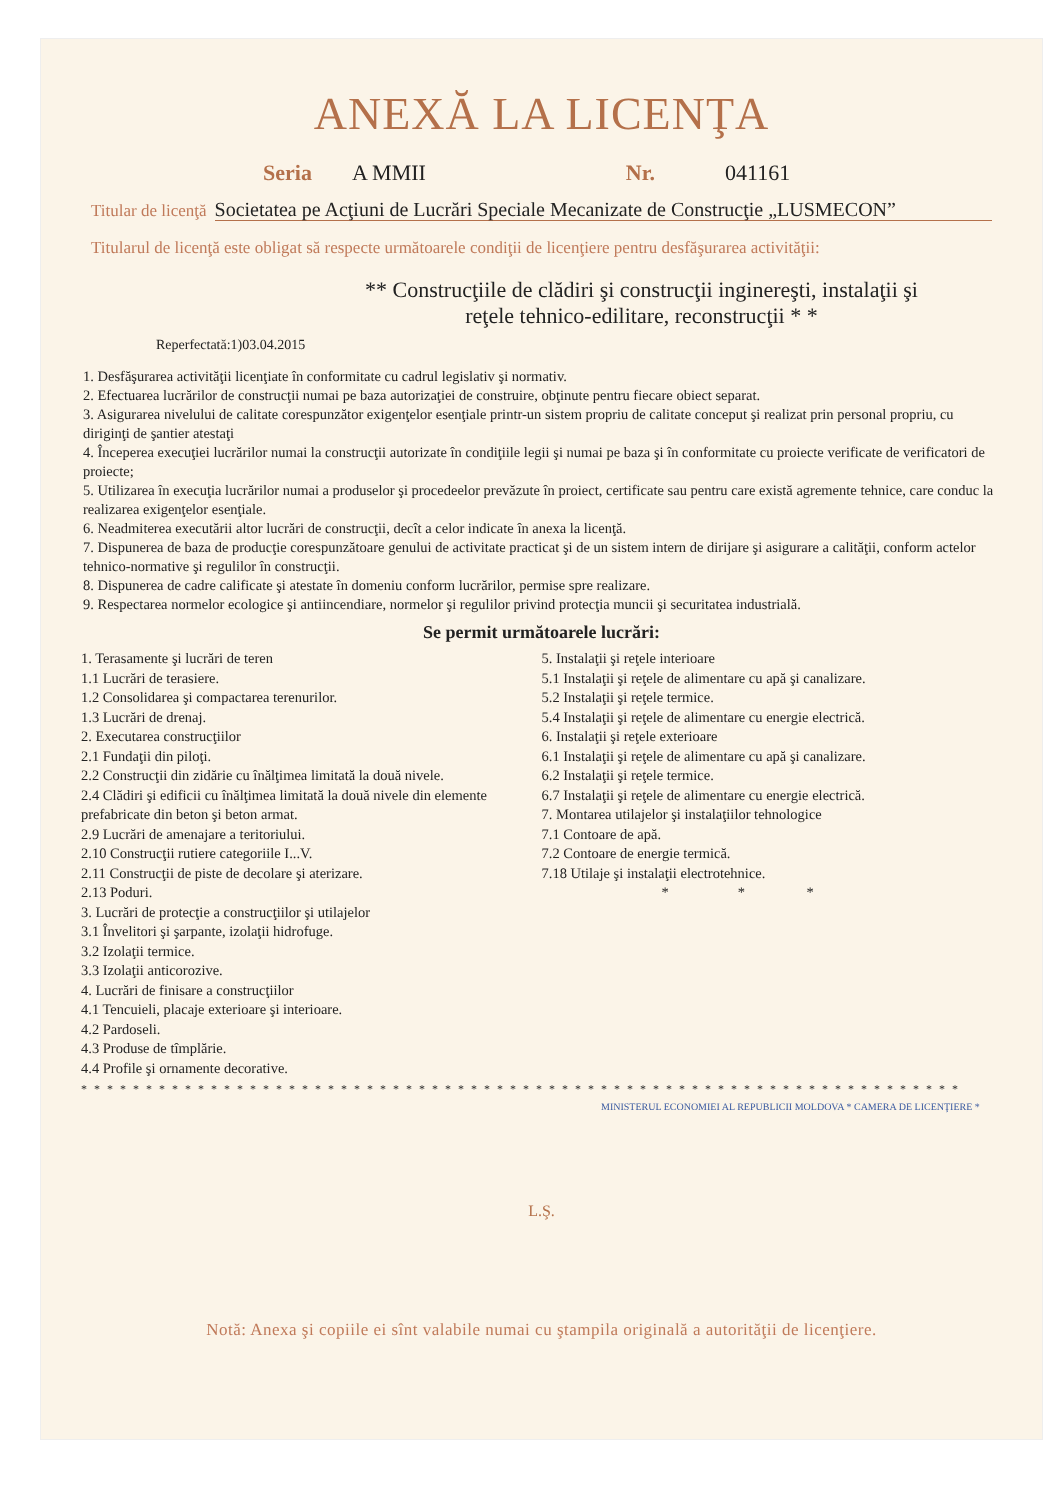ANEXĂ LA LICENŢA
Seria A MMII Nr. 041161
Titular de licenţă Societatea pe Acţiuni de Lucrări Speciale Mecanizate de Construcţie „LUSMECON”
Titularul de licenţă este obligat să respecte următoarele condiţii de licenţiere pentru desfăşurarea activităţii:
** Construcţiile de clădiri şi construcţii inginereşti, instalaţii şi
reţele tehnico-edilitare, reconstrucţii * *
Reperfectată:1)03.04.2015
1. Desfăşurarea activităţii licenţiate în conformitate cu cadrul legislativ şi normativ.
2. Efectuarea lucrărilor de construcţii numai pe baza autorizaţiei de construire, obţinute pentru fiecare obiect separat.
3. Asigurarea nivelului de calitate corespunzător exigenţelor esenţiale printr-un sistem propriu de calitate conceput şi realizat prin personal propriu, cu diriginţi de şantier atestaţi
4. Începerea execuţiei lucrărilor numai la construcţii autorizate în condiţiile legii şi numai pe baza şi în conformitate cu proiecte verificate de verificatori de proiecte;
5. Utilizarea în execuţia lucrărilor numai a produselor şi procedeelor prevăzute în proiect, certificate sau pentru care există agremente tehnice, care conduc la realizarea exigenţelor esenţiale.
6. Neadmiterea executării altor lucrări de construcţii, decît a celor indicate în anexa la licenţă.
7. Dispunerea de baza de producţie corespunzătoare genului de activitate practicat şi de un sistem intern de dirijare şi asigurare a calităţii, conform actelor tehnico-normative şi regulilor în construcţii.
8. Dispunerea de cadre calificate şi atestate în domeniu conform lucrărilor, permise spre realizare.
9. Respectarea normelor ecologice şi antiincendiare, normelor şi regulilor privind protecţia muncii şi securitatea industrială.
Se permit următoarele lucrări:
1. Terasamente şi lucrări de teren
1.1 Lucrări de terasiere.
1.2 Consolidarea şi compactarea terenurilor.
1.3 Lucrări de drenaj.
2. Executarea construcţiilor
2.1 Fundaţii din piloţi.
2.2 Construcţii din zidărie cu înălţimea limitată la două nivele.
2.4 Clădiri şi edificii cu înălţimea limitată la două nivele din elemente prefabricate din beton şi beton armat.
2.9 Lucrări de amenajare a teritoriului.
2.10 Construcţii rutiere categoriile I...V.
2.11 Construcţii de piste de decolare şi aterizare.
2.13 Poduri.
3. Lucrări de protecţie a construcţiilor şi utilajelor
3.1 Învelitori şi şarpante, izolaţii hidrofuge.
3.2 Izolaţii termice.
3.3 Izolaţii anticorozive.
4. Lucrări de finisare a construcţiilor
4.1 Tencuieli, placaje exterioare şi interioare.
4.2 Pardoseli.
4.3 Produse de tîmplărie.
4.4 Profile şi ornamente decorative.
5. Instalaţii şi reţele interioare
5.1 Instalaţii şi reţele de alimentare cu apă şi canalizare.
5.2 Instalaţii şi reţele termice.
5.4 Instalaţii şi reţele de alimentare cu energie electrică.
6. Instalaţii şi reţele exterioare
6.1 Instalaţii şi reţele de alimentare cu apă şi canalizare.
6.2 Instalaţii şi reţele termice.
6.7 Instalaţii şi reţele de alimentare cu energie electrică.
7. Montarea utilajelor şi instalaţiilor tehnologice
7.1 Contoare de apă.
7.2 Contoare de energie termică.
7.18 Utilaje şi instalaţii electrotehnice.
* * *
* * * * * * * * * * * * * * * * * * * * * * * * * * * * * * * * * * * * * * * * * * * * * * * * * * * * * * * * * * * * * * * * * * * *
MINISTERUL ECONOMIEI AL REPUBLICII MOLDOVA * CAMERA DE LICENŢIERE *
L.Ş.
Notă: Anexa şi copiile ei sînt valabile numai cu ştampila originală a autorităţii de licenţiere.